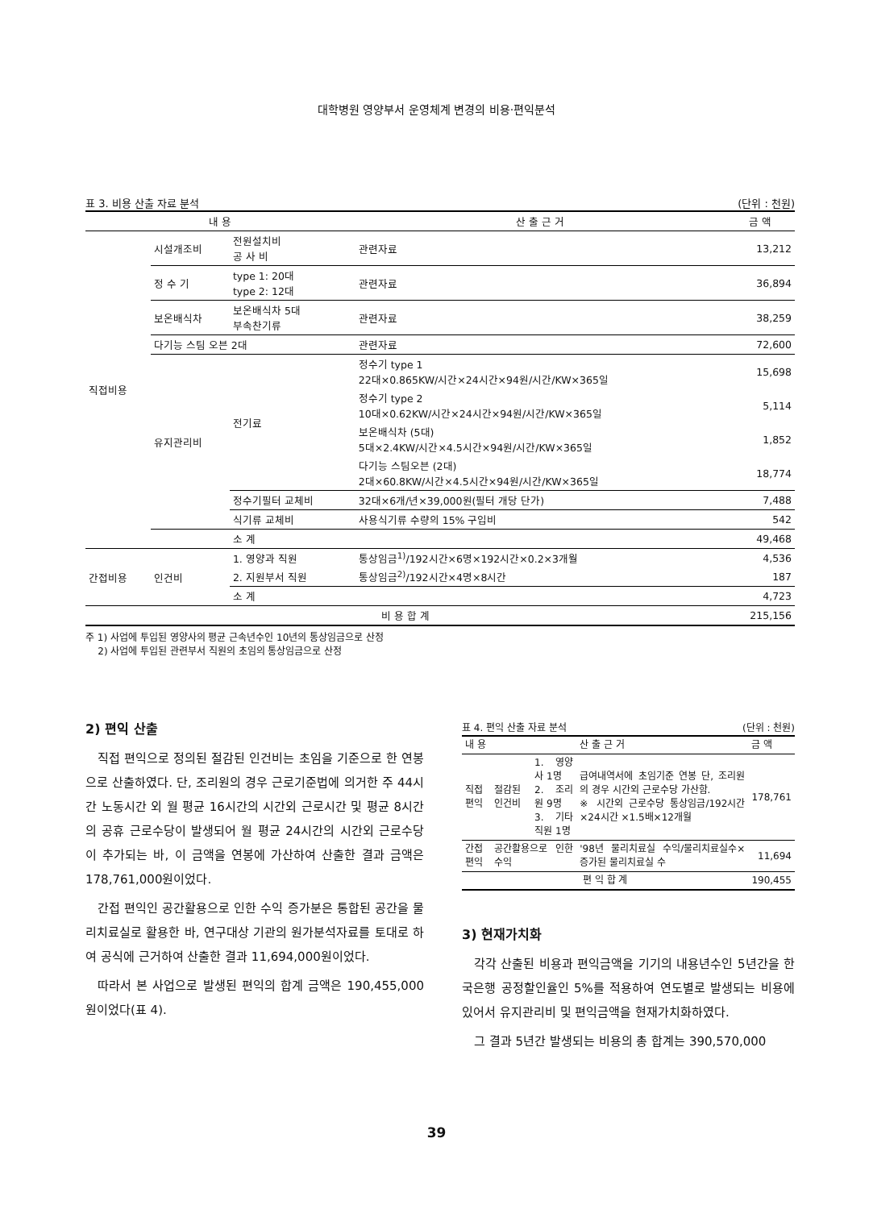대학병원 영양부서 운영체계 변경의 비용·편익분석
표 3. 비용 산출 자료 분석 (단위 : 천원)
| 내 용 | | | 산 출 근 거 | 금 액 |
| --- | --- | --- | --- | --- |
| 직접비용 | 시설개조비 | 전원설치비 공 사 비 | 관련자료 | 13,212 |
| | 정 수 기 | type 1: 20대 type 2: 12대 | 관련자료 | 36,894 |
| | 보온배식차 | 보온배식차 5대 부속찬기류 | 관련자료 | 38,259 |
| | 다기능 스팀 오븐 2대 | | 관련자료 | 72,600 |
| | 유지관리비 | 전기료 | 정수기 type 1 22대×0.865KW/시간×24시간×94원/시간/KW×365일 | 15,698 |
| | | | 정수기 type 2 10대×0.62KW/시간×24시간×94원/시간/KW×365일 | 5,114 |
| | | | 보온배식차 (5대) 5대×2.4KW/시간×4.5시간×94원/시간/KW×365일 | 1,852 |
| | | | 다기능 스팀오븐 (2대) 2대×60.8KW/시간×4.5시간×94원/시간/KW×365일 | 18,774 |
| | | 정수기필터 교체비 | 32대×6개/년×39,000원(필터 개당 단가) | 7,488 |
| | | 식기류 교체비 | 사용식기류 수량의 15% 구입비 | 542 |
| | | 소 계 | | 49,468 |
| 간접비용 | 인건비 | 1. 영양과 직원 | 통상임금<sup>1)</sup>/192시간×6명×192시간×0.2×3개월 | 4,536 |
| | | 2. 지원부서 직원 | 통상임금<sup>2)</sup>/192시간×4명×8시간 | 187 |
| | | 소 계 | | 4,723 |
| 비 용 합 계 | | | | 215,156 |
주 1) 사업에 투입된 영양사의 평균 근속년수인 10년의 통상임금으로 산정
2) 사업에 투입된 관련부서 직원의 초임의 통상임금으로 산정
2) 편익 산출
직접 편익으로 정의된 절감된 인건비는 초임을 기준으로 한 연봉으로 산출하였다. 단, 조리원의 경우 근로기준법에 의거한 주 44시간 노동시간 외 월 평균 16시간의 시간외 근로시간 및 평균 8시간의 공휴 근로수당이 발생되어 월 평균 24시간의 시간외 근로수당이 추가되는 바, 이 금액을 연봉에 가산하여 산출한 결과 금액은 178,761,000원이었다.
간접 편익인 공간활용으로 인한 수익 증가분은 통합된 공간을 물리치료실로 활용한 바, 연구대상 기관의 원가분석자료를 토대로 하여 공식에 근거하여 산출한 결과 11,694,000원이었다.
따라서 본 사업으로 발생된 편익의 합계 금액은 190,455,000원이었다(표 4).
표 4. 편익 산출 자료 분석 (단위 : 천원)
| 내 용 | | | 산 출 근 거 | 금 액 |
| --- | --- | --- | --- | --- |
| 직접편익 | 절감된 인건비 | 1. 영양사 1명 2. 조리원 9명 3. 기타직원 1명 | 급여내역서에 초임기준 연봉 단, 조리원의 경우 시간외 근로수당 가산함. ※ 시간외 근로수당 통상임금/192시간×24시간 ×1.5배×12개월 | 178,761 |
| 간접편익 | 공간활용으로 인한 수익 | | '98년 물리치료실 수익/물리치료실수×증가된 물리치료실 수 | 11,694 |
| 편 익 합 계 | | | | 190,455 |
3) 현재가치화
각각 산출된 비용과 편익금액을 기기의 내용년수인 5년간을 한국은행 공정할인율인 5%를 적용하여 연도별로 발생되는 비용에 있어서 유지관리비 및 편익금액을 현재가치화하였다.
그 결과 5년간 발생되는 비용의 총 합계는 390,570,000
39